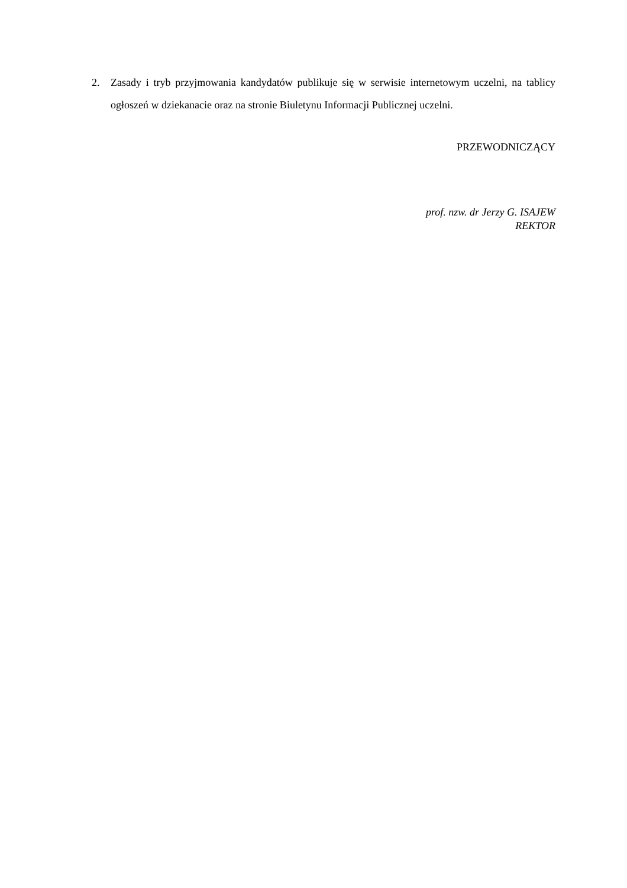2. Zasady i tryb przyjmowania kandydatów publikuje się w serwisie internetowym uczelni, na tablicy ogłoszeń w dziekanacie oraz na stronie Biuletynu Informacji Publicznej uczelni.
PRZEWODNICZĄCY
prof. nzw. dr Jerzy G. ISAJEW
REKTOR